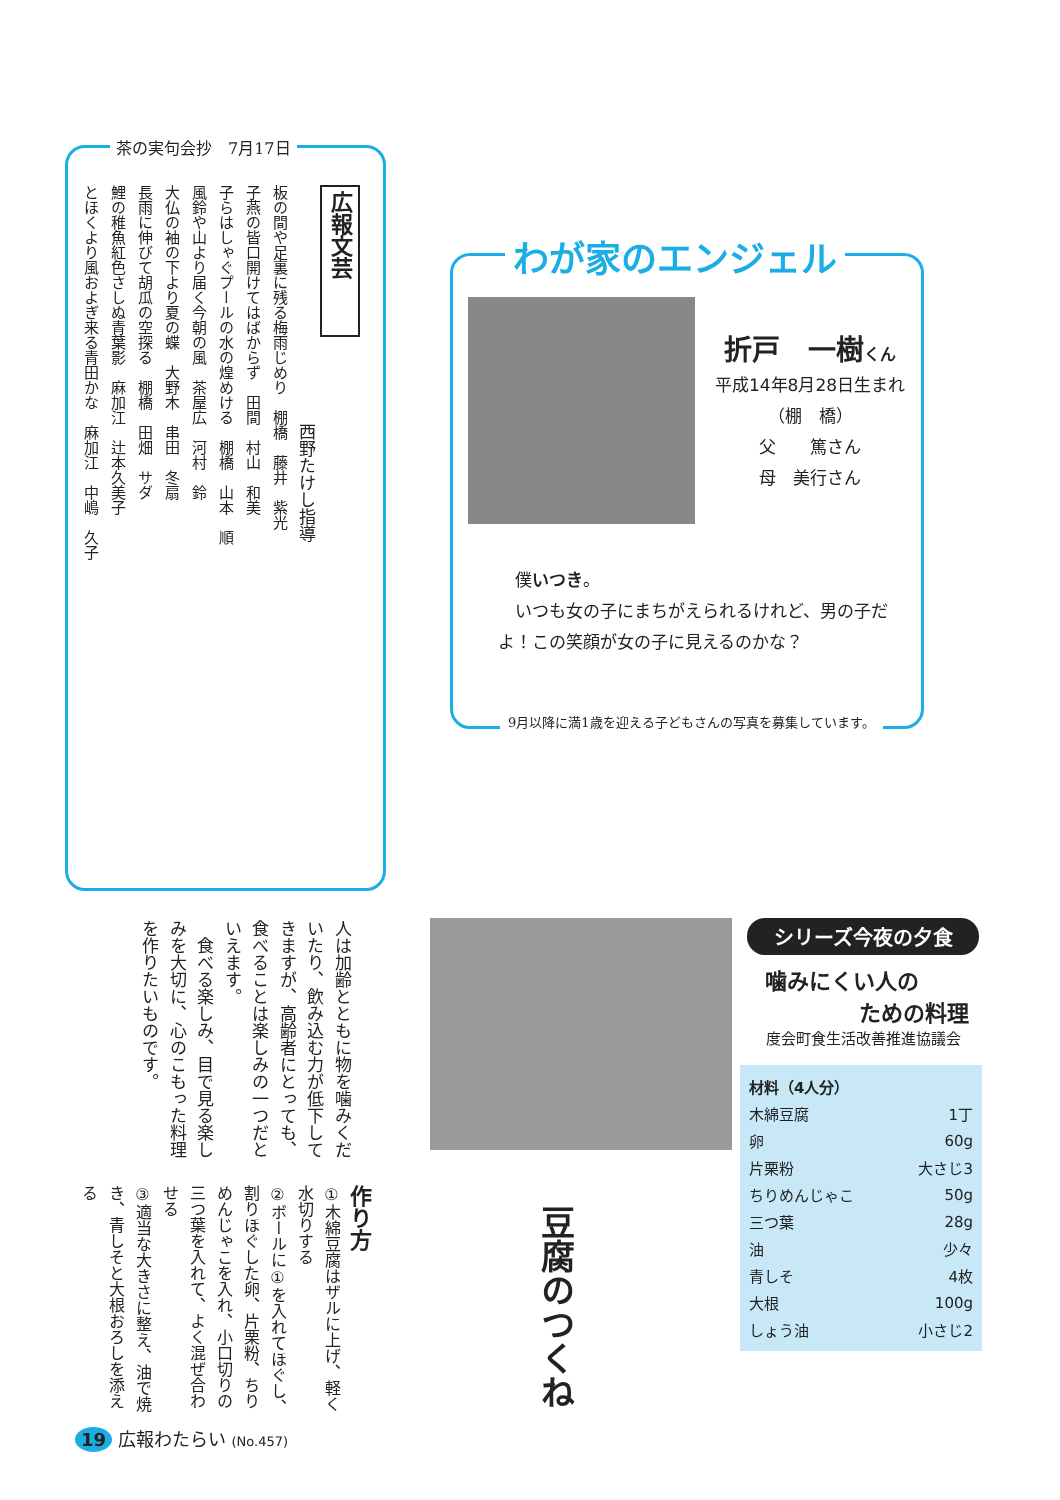茶の実句会抄　7月17日
広報文芸
　　　　　　　　　　　　　　西野たけし指導
板の間や足裏に残る梅雨じめり　棚橋　藤井　紫光
子燕の皆口開けてはばからず　田間　村山　和美
子らはしゃぐプールの水の煌めける　棚橋　山本　順
風鈴や山より届く今朝の風　茶屋広　河村　鈴
大仏の袖の下より夏の蝶　大野木　串田　冬扇
長雨に伸びて胡瓜の空探る　棚橋　田畑　サダ
鯉の稚魚紅色さしぬ青葉影　麻加江　辻本久美子
とほくより風およぎ来る青田かな　麻加江　中嶋　久子
わが家のエンジェル
折戸　一樹くん
平成14年8月28日生まれ
（棚　橋）
父　　篤さん
母　美行さん
　僕いつき。
　いつも女の子にまちがえられるけれど、男の子だよ！この笑顔が女の子に見えるのかな？
9月以降に満1歳を迎える子どもさんの写真を募集しています。
人は加齢とともに物を噛みくだいたり、飲み込む力が低下してきますが、高齢者にとっても、食べることは楽しみの一つだといえます。
　食べる楽しみ、目で見る楽しみを大切に、心のこもった料理を作りたいものです。
シリーズ今夜の夕食
噛みにくい人の
ための料理
度会町食生活改善推進協議会
| 材料（4人分） | |
| --- | --- |
| 木綿豆腐 | 1丁 |
| 卵 | 60g |
| 片栗粉 | 大さじ3 |
| ちりめんじゃこ | 50g |
| 三つ葉 | 28g |
| 油 | 少々 |
| 青しそ | 4枚 |
| 大根 | 100g |
| しょう油 | 小さじ2 |
豆腐のつくね
作り方
①木綿豆腐はザルに上げ、軽く水切りする
②ボールに①を入れてほぐし、割りほぐした卵、片栗粉、ちりめんじゃこを入れ、小口切りの三つ葉を入れて、よく混ぜ合わせる
③適当な大きさに整え、油で焼き、青しそと大根おろしを添える
19 広報わたらい (No.457)